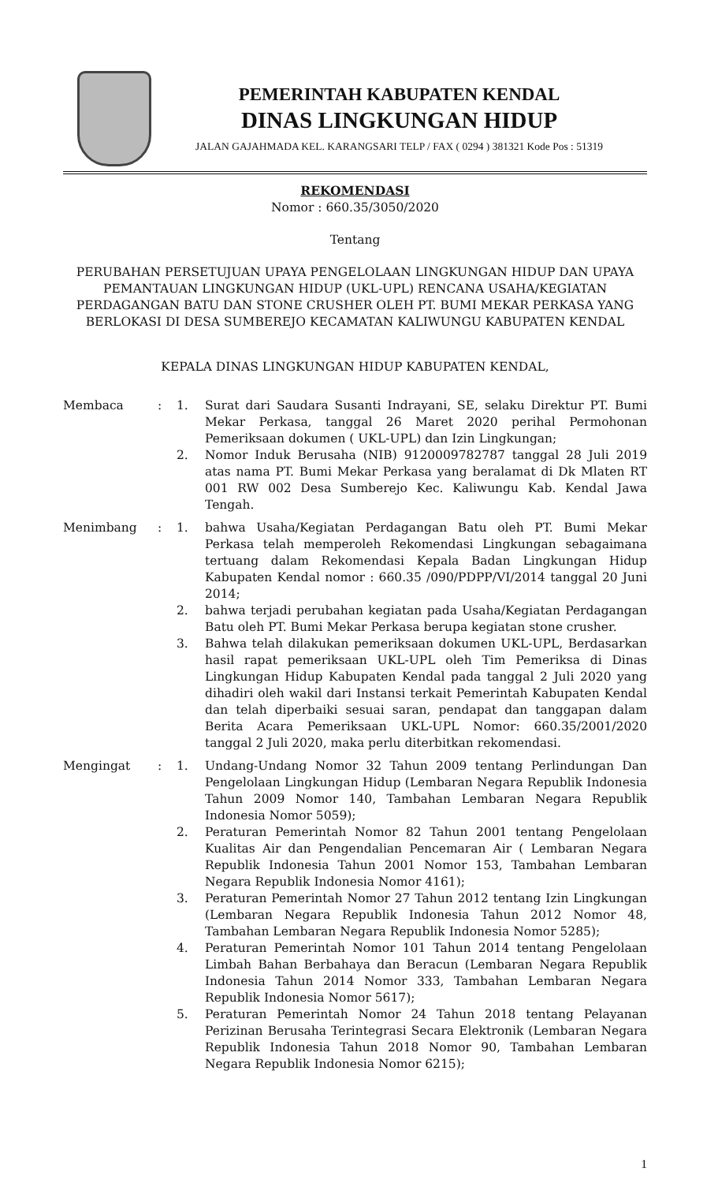PEMERINTAH KABUPATEN KENDAL
DINAS LINGKUNGAN HIDUP
JALAN GAJAHMADA KEL. KARANGSARI TELP / FAX ( 0294 ) 381321 Kode Pos : 51319
REKOMENDASI
Nomor : 660.35/3050/2020
Tentang
PERUBAHAN PERSETUJUAN UPAYA PENGELOLAAN LINGKUNGAN HIDUP DAN UPAYA PEMANTAUAN LINGKUNGAN HIDUP (UKL-UPL) RENCANA USAHA/KEGIATAN PERDAGANGAN BATU DAN STONE CRUSHER OLEH PT. BUMI MEKAR PERKASA YANG BERLOKASI DI DESA SUMBEREJO KECAMATAN KALIWUNGU KABUPATEN KENDAL
KEPALA DINAS LINGKUNGAN HIDUP KABUPATEN KENDAL,
| Membaca | : | 1. | Surat dari Saudara Susanti Indrayani, SE, selaku Direktur PT. Bumi Mekar Perkasa, tanggal 26 Maret 2020 perihal Permohonan Pemeriksaan dokumen ( UKL-UPL) dan Izin Lingkungan; |
| | | 2. | Nomor Induk Berusaha (NIB) 9120009782787 tanggal 28 Juli 2019 atas nama PT. Bumi Mekar Perkasa yang beralamat di Dk Mlaten RT 001 RW 002 Desa Sumberejo Kec. Kaliwungu Kab. Kendal Jawa Tengah. |
| Menimbang | : | 1. | bahwa Usaha/Kegiatan Perdagangan Batu oleh PT. Bumi Mekar Perkasa telah memperoleh Rekomendasi Lingkungan sebagaimana tertuang dalam Rekomendasi Kepala Badan Lingkungan Hidup Kabupaten Kendal nomor : 660.35 /090/PDPP/VI/2014 tanggal 20 Juni 2014; |
| | | 2. | bahwa terjadi perubahan kegiatan pada Usaha/Kegiatan Perdagangan Batu oleh PT. Bumi Mekar Perkasa berupa kegiatan stone crusher. |
| | | 3. | Bahwa telah dilakukan pemeriksaan dokumen UKL-UPL, Berdasarkan hasil rapat pemeriksaan UKL-UPL oleh Tim Pemeriksa di Dinas Lingkungan Hidup Kabupaten Kendal pada tanggal 2 Juli 2020 yang dihadiri oleh wakil dari Instansi terkait Pemerintah Kabupaten Kendal dan telah diperbaiki sesuai saran, pendapat dan tanggapan dalam Berita Acara Pemeriksaan UKL-UPL Nomor: 660.35/2001/2020 tanggal 2 Juli 2020, maka perlu diterbitkan rekomendasi. |
| Mengingat | : | 1. | Undang-Undang Nomor 32 Tahun 2009 tentang Perlindungan Dan Pengelolaan Lingkungan Hidup (Lembaran Negara Republik Indonesia Tahun 2009 Nomor 140, Tambahan Lembaran Negara Republik Indonesia Nomor 5059); |
| | | 2. | Peraturan Pemerintah Nomor 82 Tahun 2001 tentang Pengelolaan Kualitas Air dan Pengendalian Pencemaran Air ( Lembaran Negara Republik Indonesia Tahun 2001 Nomor 153, Tambahan Lembaran Negara Republik Indonesia Nomor 4161); |
| | | 3. | Peraturan Pemerintah Nomor 27 Tahun 2012 tentang Izin Lingkungan (Lembaran Negara Republik Indonesia Tahun 2012 Nomor 48, Tambahan Lembaran Negara Republik Indonesia Nomor 5285); |
| | | 4. | Peraturan Pemerintah Nomor 101 Tahun 2014 tentang Pengelolaan Limbah Bahan Berbahaya dan Beracun (Lembaran Negara Republik Indonesia Tahun 2014 Nomor 333, Tambahan Lembaran Negara Republik Indonesia Nomor 5617); |
| | | 5. | Peraturan Pemerintah Nomor 24 Tahun 2018 tentang Pelayanan Perizinan Berusaha Terintegrasi Secara Elektronik (Lembaran Negara Republik Indonesia Tahun 2018 Nomor 90, Tambahan Lembaran Negara Republik Indonesia Nomor 6215); |
1